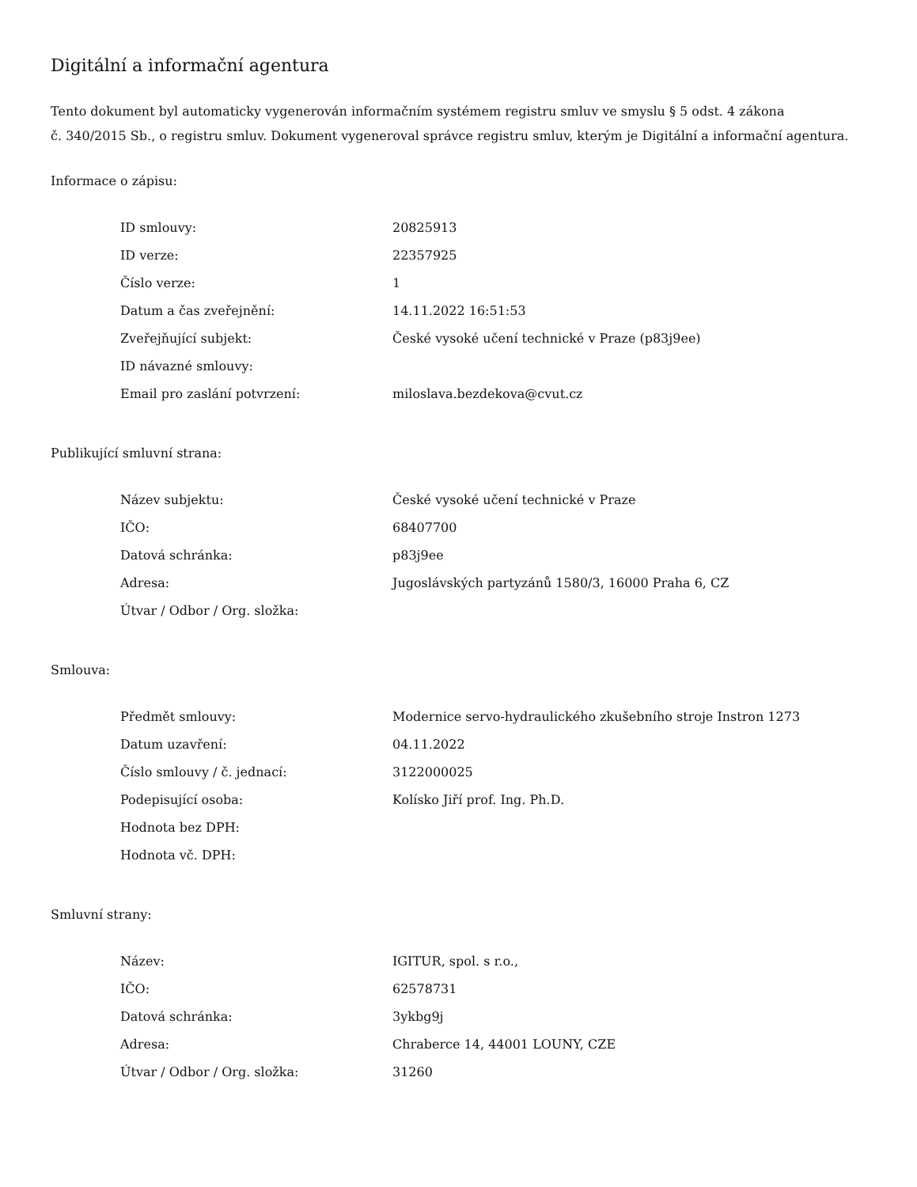Digitální a informační agentura
Tento dokument byl automaticky vygenerován informačním systémem registru smluv ve smyslu § 5 odst. 4 zákona
č. 340/2015 Sb., o registru smluv. Dokument vygeneroval správce registru smluv, kterým je Digitální a informační agentura.
Informace o zápisu:
| ID smlouvy: | 20825913 |
| ID verze: | 22357925 |
| Číslo verze: | 1 |
| Datum a čas zveřejnění: | 14.11.2022 16:51:53 |
| Zveřejňující subjekt: | České vysoké učení technické v Praze (p83j9ee) |
| ID návazné smlouvy: | |
| Email pro zaslání potvrzení: | miloslava.bezdekova@cvut.cz |
Publikující smluvní strana:
| Název subjektu: | České vysoké učení technické v Praze |
| IČO: | 68407700 |
| Datová schránka: | p83j9ee |
| Adresa: | Jugoslávských partyzánů 1580/3, 16000 Praha 6, CZ |
| Útvar / Odbor / Org. složka: | |
Smlouva:
| Předmět smlouvy: | Modernice servo-hydraulického zkušebního stroje Instron 1273 |
| Datum uzavření: | 04.11.2022 |
| Číslo smlouvy / č. jednací: | 3122000025 |
| Podepisující osoba: | Kolísko Jiří prof. Ing. Ph.D. |
| Hodnota bez DPH: | |
| Hodnota vč. DPH: | |
Smluvní strany:
| Název: | IGITUR, spol. s r.o., |
| IČO: | 62578731 |
| Datová schránka: | 3ykbg9j |
| Adresa: | Chraberce 14, 44001 LOUNY, CZE |
| Útvar / Odbor / Org. složka: | 31260 |